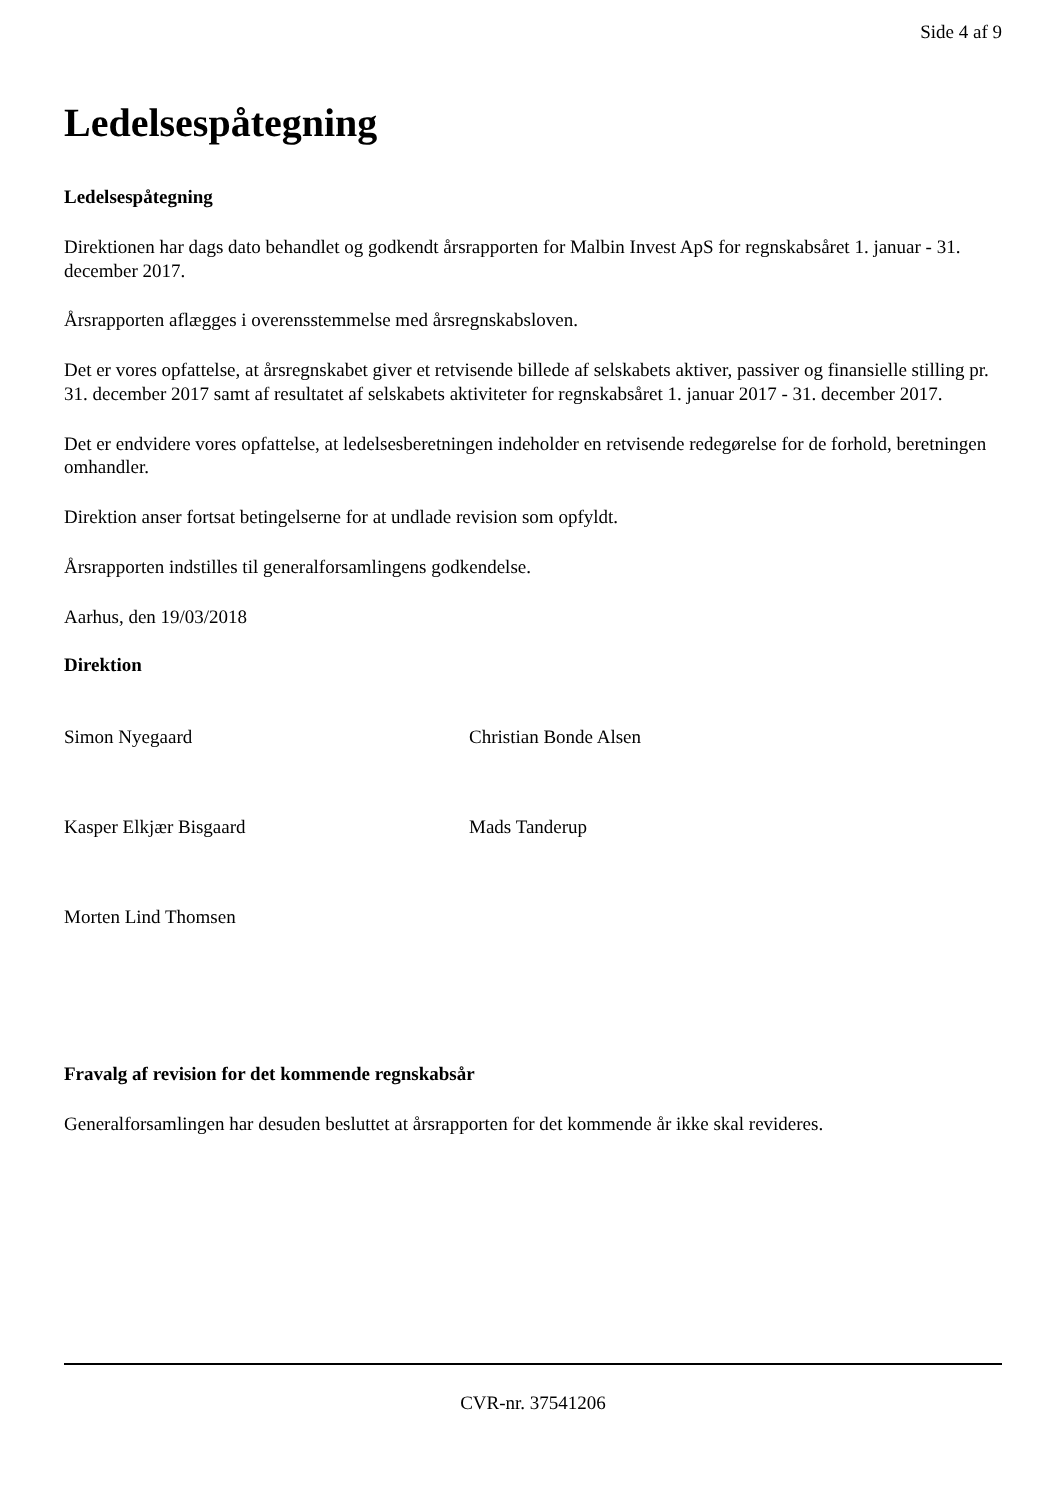Side 4 af 9
Ledelsespåtegning
Ledelsespåtegning
Direktionen har dags dato behandlet og godkendt årsrapporten for Malbin Invest ApS for regnskabsåret 1. januar - 31. december 2017.
Årsrapporten aflægges i overensstemmelse med årsregnskabsloven.
Det er vores opfattelse, at årsregnskabet giver et retvisende billede af selskabets aktiver, passiver og finansielle stilling pr. 31. december 2017 samt af resultatet af selskabets aktiviteter for regnskabsåret 1. januar 2017 - 31. december 2017.
Det er endvidere vores opfattelse, at ledelsesberetningen indeholder en retvisende redegørelse for de forhold, beretningen omhandler.
Direktion anser fortsat betingelserne for at undlade revision som opfyldt.
Årsrapporten indstilles til generalforsamlingens godkendelse.
Aarhus, den 19/03/2018
Direktion
Simon Nyegaard Christian Bonde Alsen
Kasper Elkjær Bisgaard Mads Tanderup
Morten Lind Thomsen
Fravalg af revision for det kommende regnskabsår
Generalforsamlingen har desuden besluttet at årsrapporten for det kommende år ikke skal revideres.
CVR-nr. 37541206